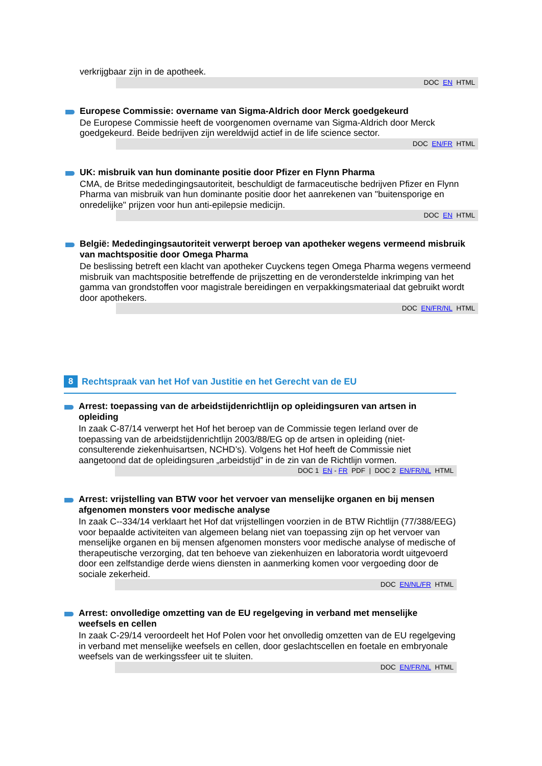verkrijgbaar zijn in de apotheek.
DOC EN HTML
Europese Commissie: overname van Sigma-Aldrich door Merck goedgekeurd
De Europese Commissie heeft de voorgenomen overname van Sigma-Aldrich door Merck goedgekeurd. Beide bedrijven zijn wereldwijd actief in de life science sector.
DOC EN/FR HTML
UK: misbruik van hun dominante positie door Pfizer en Flynn Pharma
CMA, de Britse mededingingsautoriteit, beschuldigt de farmaceutische bedrijven Pfizer en Flynn Pharma van misbruik van hun dominante positie door het aanrekenen van "buitensporige en onredelijke" prijzen voor hun anti-epilepsie medicijn.
DOC EN HTML
België: Mededingingsautoriteit verwerpt beroep van apotheker wegens vermeend misbruik van machtspositie door Omega Pharma
De beslissing betreft een klacht van apotheker Cuyckens tegen Omega Pharma wegens vermeend misbruik van machtspositie betreffende de prijszetting en de veronderstelde inkrimping van het gamma van grondstoffen voor magistrale bereidingen en verpakkingsmateriaal dat gebruikt wordt door apothekers.
DOC EN/FR/NL HTML
8
Rechtspraak van het Hof van Justitie en het Gerecht van de EU
Arrest: toepassing van de arbeidstijdenrichtlijn op opleidingsuren van artsen in opleiding
In zaak C-87/14 verwerpt het Hof het beroep van de Commissie tegen Ierland over de toepassing van de arbeidstijdenrichtlijn 2003/88/EG op de artsen in opleiding (niet-consulterende ziekenhuisartsen, NCHD’s). Volgens het Hof heeft de Commissie niet aangetoond dat de opleidingsuren „arbeidstijd” in de zin van de Richtlijn vormen.
DOC 1 EN - FR PDF | DOC 2 EN/FR/NL HTML
Arrest: vrijstelling van BTW voor het vervoer van menselijke organen en bij mensen afgenomen monsters voor medische analyse
In zaak C--334/14 verklaart het Hof dat vrijstellingen voorzien in de BTW Richtlijn (77/388/EEG) voor bepaalde activiteiten van algemeen belang niet van toepassing zijn op het vervoer van menselijke organen en bij mensen afgenomen monsters voor medische analyse of medische of therapeutische verzorging, dat ten behoeve van ziekenhuizen en laboratoria wordt uitgevoerd door een zelfstandige derde wiens diensten in aanmerking komen voor vergoeding door de sociale zekerheid.
DOC EN/NL/FR HTML
Arrest: onvolledige omzetting van de EU regelgeving in verband met menselijke weefsels en cellen
In zaak C-29/14 veroordeelt het Hof Polen voor het onvolledig omzetten van de EU regelgeving in verband met menselijke weefsels en cellen, door geslachtscellen en foetale en embryonale weefsels van de werkingssfeer uit te sluiten.
DOC EN/FR/NL HTML